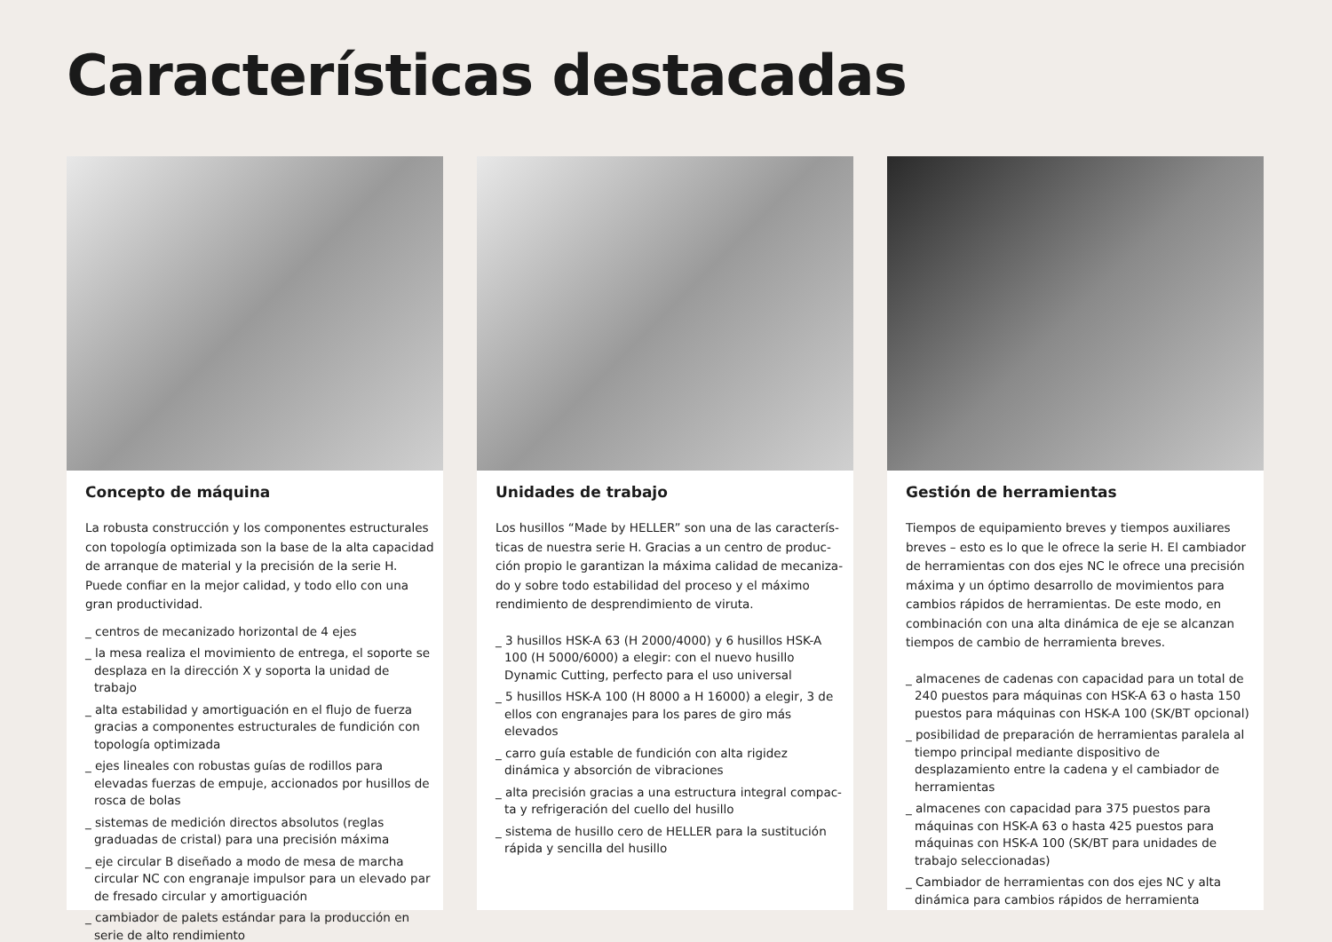Características destacadas
Concepto de máquina
La robusta construcción y los componentes estructurales con topología optimizada son la base de la alta capacidad de arranque de material y la precisión de la serie H. Puede confiar en la mejor calidad, y todo ello con una gran productividad.
_ centros de mecanizado horizontal de 4 ejes
_ la mesa realiza el movimiento de entrega, el soporte se desplaza en la dirección X y soporta la unidad de trabajo
_ alta estabilidad y amortiguación en el flujo de fuerza gracias a componentes estructurales de fundición con topología optimizada
_ ejes lineales con robustas guías de rodillos para elevadas fuerzas de empuje, accionados por husillos de rosca de bolas
_ sistemas de medición directos absolutos (reglas graduadas de cristal) para una precisión máxima
_ eje circular B diseñado a modo de mesa de marcha circular NC con engranaje impulsor para un elevado par de fresado circular y amortiguación
_ cambiador de palets estándar para la producción en serie de alto rendimiento
Unidades de trabajo
Los husillos “Made by HELLER” son una de las caracterís­ticas de nuestra serie H. Gracias a un centro de produc­ción propio le garantizan la máxima calidad de mecaniza­do y sobre todo estabilidad del proceso y el máximo rendimiento de desprendimiento de viruta.
_ 3 husillos HSK-A 63 (H 2000/4000) y 6 husillos HSK-A 100 (H 5000/6000) a elegir: con el nuevo husillo Dynamic Cutting, perfecto para el uso universal
_ 5 husillos HSK-A 100 (H 8000 a H 16000) a elegir, 3 de ellos con engranajes para los pares de giro más elevados
_ carro guía estable de fundición con alta rigidez dinámica y absorción de vibraciones
_ alta precisión gracias a una estructura integral compac­ta y refrigeración del cuello del husillo
_ sistema de husillo cero de HELLER para la sustitución rápida y sencilla del husillo
Gestión de herramientas
Tiempos de equipamiento breves y tiempos auxiliares breves – esto es lo que le ofrece la serie H. El cambiador de herramientas con dos ejes NC le ofrece una precisión máxima y un óptimo desarrollo de movimientos para cambios rápidos de herramientas. De este modo, en combinación con una alta dinámica de eje se alcanzan tiempos de cambio de herramienta breves.
_ almacenes de cadenas con capacidad para un total de 240 puestos para máquinas con HSK-A 63 o hasta 150 puestos para máquinas con HSK-A 100 (SK/BT opcional)
_ posibilidad de preparación de herramientas paralela al tiempo principal mediante dispositivo de desplazamiento entre la cadena y el cambiador de herramientas
_ almacenes con capacidad para 375 puestos para máquinas con HSK-A 63 o hasta 425 puestos para máquinas con HSK-A 100 (SK/BT para unidades de trabajo seleccionadas)
_ Cambiador de herramientas con dos ejes NC y alta dinámica para cambios rápidos de herramienta